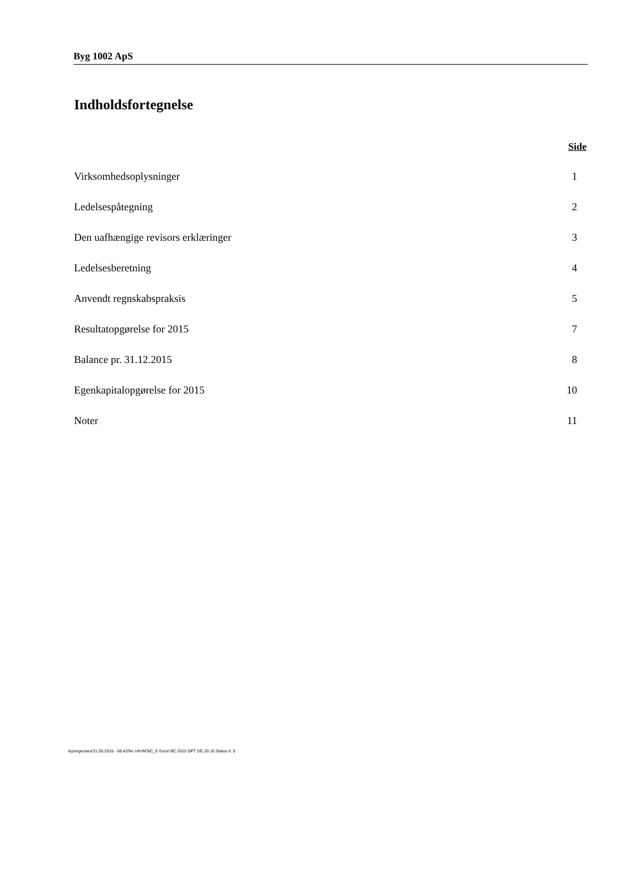Byg 1002 ApS
Indholdsfortegnelse
Side
Virksomhedsoplysninger 1
Ledelsespåtegning 2
Den uafhængige revisors erklæringer 3
Ledelsesberetning 4
Anvendt regnskabspraksis 5
Resultatopgørelse for 2015 7
Balance pr. 31.12.2015 8
Egenkapitalopgørelse for 2015 10
Noter 11
lejoergensen/31.05.2016 - 08:42/No info/MStC_E Excel BC 2015 DPT 2/E.20.16 Status II: 0